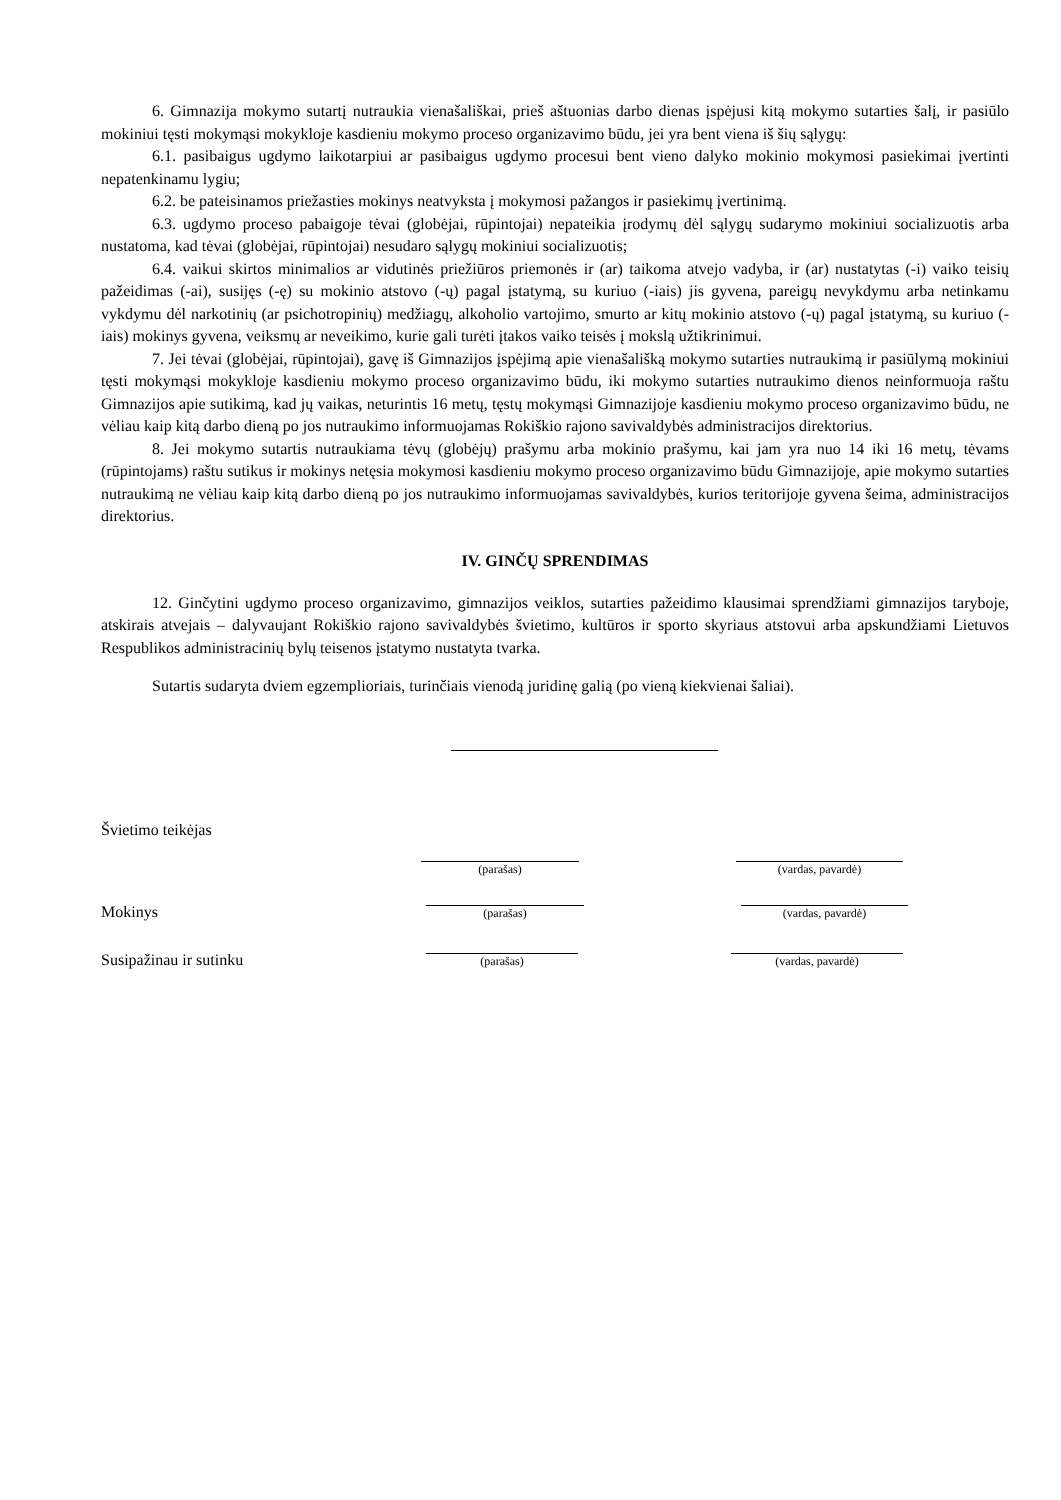6. Gimnazija mokymo sutartį nutraukia vienašališkai, prieš aštuonias darbo dienas įspėjusi kitą mokymo sutarties šalį, ir pasiūlo mokiniui tęsti mokymąsi mokykloje kasdieniu mokymo proceso organizavimo būdu, jei yra bent viena iš šių sąlygų:
6.1. pasibaigus ugdymo laikotarpiui ar pasibaigus ugdymo procesui bent vieno dalyko mokinio mokymosi pasiekimai įvertinti nepatenkinamu lygiu;
6.2. be pateisinamos priežasties mokinys neatvyksta į mokymosi pažangos ir pasiekimų įvertinimą.
6.3. ugdymo proceso pabaigoje tėvai (globėjai, rūpintojai) nepateikia įrodymų dėl sąlygų sudarymo mokiniui socializuotis arba nustatoma, kad tėvai (globėjai, rūpintojai) nesudaro sąlygų mokiniui socializuotis;
6.4. vaikui skirtos minimalios ar vidutinės priežiūros priemonės ir (ar) taikoma atvejo vadyba, ir (ar) nustatytas (-i) vaiko teisių pažeidimas (-ai), susijęs (-ę) su mokinio atstovo (-ų) pagal įstatymą, su kuriuo (-iais) jis gyvena, pareigų nevykdymu arba netinkamu vykdymu dėl narkotinių (ar psichotropinių) medžiagų, alkoholio vartojimo, smurto ar kitų mokinio atstovo (-ų) pagal įstatymą, su kuriuo (-iais) mokinys gyvena, veiksmų ar neveikimo, kurie gali turėti įtakos vaiko teisės į mokslą užtikrinimui.
7. Jei tėvai (globėjai, rūpintojai), gavę iš Gimnazijos įspėjimą apie vienašališką mokymo sutarties nutraukimą ir pasiūlymą mokiniui tęsti mokymąsi mokykloje kasdieniu mokymo proceso organizavimo būdu, iki mokymo sutarties nutraukimo dienos neinformuoja raštu Gimnazijos apie sutikimą, kad jų vaikas, neturintis 16 metų, tęstų mokymąsi Gimnazijoje kasdieniu mokymo proceso organizavimo būdu, ne vėliau kaip kitą darbo dieną po jos nutraukimo informuojamas Rokiškio rajono savivaldybės administracijos direktorius.
8. Jei mokymo sutartis nutraukiama tėvų (globėjų) prašymu arba mokinio prašymu, kai jam yra nuo 14 iki 16 metų, tėvams (rūpintojams) raštu sutikus ir mokinys netęsia mokymosi kasdieniu mokymo proceso organizavimo būdu Gimnazijoje, apie mokymo sutarties nutraukimą ne vėliau kaip kitą darbo dieną po jos nutraukimo informuojamas savivaldybės, kurios teritorijoje gyvena šeima, administracijos direktorius.
IV. GINČŲ SPRENDIMAS
12. Ginčytini ugdymo proceso organizavimo, gimnazijos veiklos, sutarties pažeidimo klausimai sprendžiami gimnazijos taryboje, atskirais atvejais – dalyvaujant Rokiškio rajono savivaldybės švietimo, kultūros ir sporto skyriaus atstovui arba apskundžiami Lietuvos Respublikos administracinių bylų teisenos įstatymo nustatyta tvarka.
Sutartis sudaryta dviem egzemplioriais, turinčiais vienodą juridinę galią (po vieną kiekvienai šaliai).
Švietimo teikėjas
(parašas)
(vardas, pavardė)
Mokinys
(parašas)
(vardas, pavardė)
Susipažinau ir sutinku
(parašas)
(vardas, pavardė)